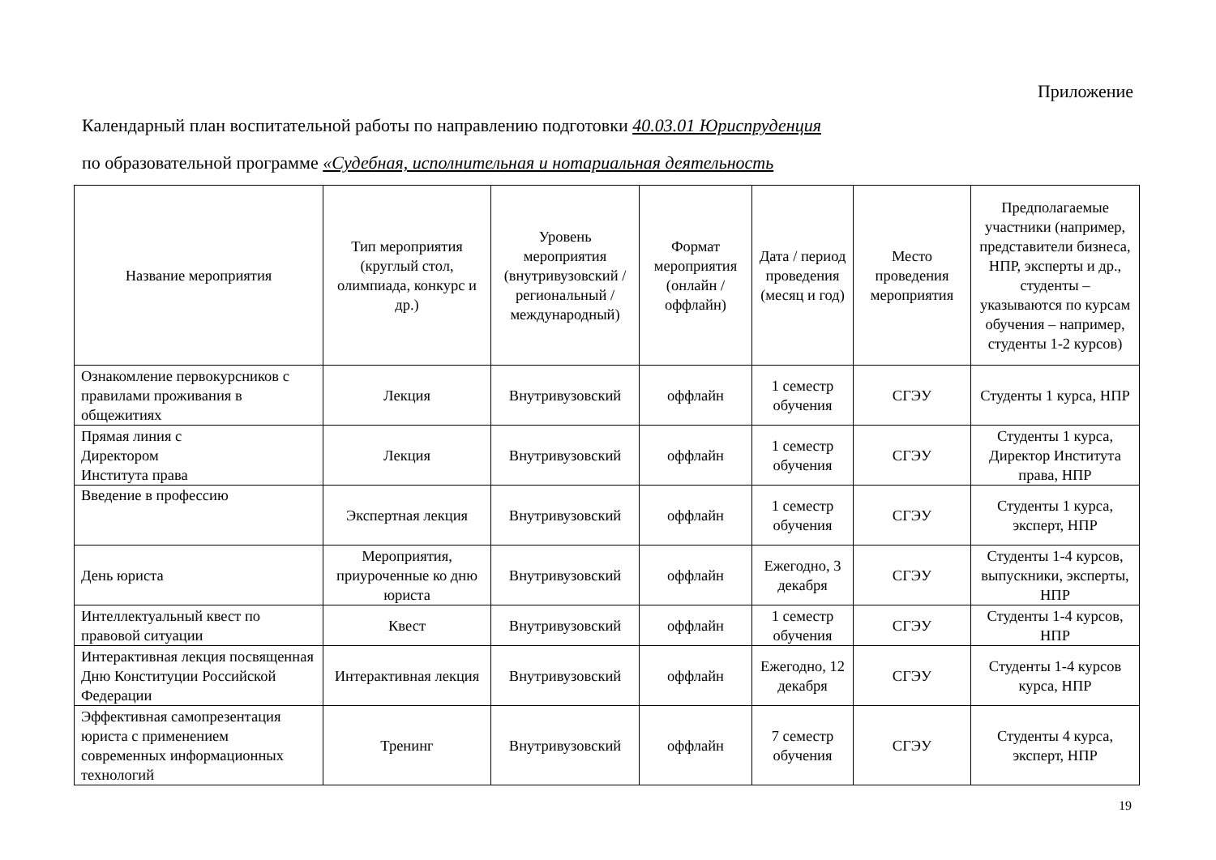Приложение
Календарный план воспитательной работы по направлению подготовки 40.03.01 Юриспруденция
по образовательной программе «Судебная, исполнительная и нотариальная деятельность
| Название мероприятия | Тип мероприятия (круглый стол, олимпиада, конкурс и др.) | Уровень мероприятия (внутривузовский / региональный / международный) | Формат мероприятия (онлайн / оффлайн) | Дата / период проведения (месяц и год) | Место проведения мероприятия | Предполагаемые участники (например, представители бизнеса, НПР, эксперты и др., студенты – указываются по курсам обучения – например, студенты 1-2 курсов) |
| --- | --- | --- | --- | --- | --- | --- |
| Ознакомление первокурсников с правилами проживания в общежитиях | Лекция | Внутривузовский | оффлайн | 1 семестр обучения | СГЭУ | Студенты 1 курса, НПР |
| Прямая линия с Директором Института права | Лекция | Внутривузовский | оффлайн | 1 семестр обучения | СГЭУ | Студенты 1 курса, Директор Института права, НПР |
| Введение в профессию | Экспертная лекция | Внутривузовский | оффлайн | 1 семестр обучения | СГЭУ | Студенты 1 курса, эксперт, НПР |
| День юриста | Мероприятия, приуроченные ко дню юриста | Внутривузовский | оффлайн | Ежегодно, 3 декабря | СГЭУ | Студенты 1-4 курсов, выпускники, эксперты, НПР |
| Интеллектуальный квест по правовой ситуации | Квест | Внутривузовский | оффлайн | 1 семестр обучения | СГЭУ | Студенты 1-4 курсов, НПР |
| Интерактивная лекция посвященная Дню Конституции Российской Федерации | Интерактивная лекция | Внутривузовский | оффлайн | Ежегодно, 12 декабря | СГЭУ | Студенты 1-4 курсов курса, НПР |
| Эффективная самопрезентация юриста с применением современных информационных технологий | Тренинг | Внутривузовский | оффлайн | 7 семестр обучения | СГЭУ | Студенты 4 курса, эксперт, НПР |
19